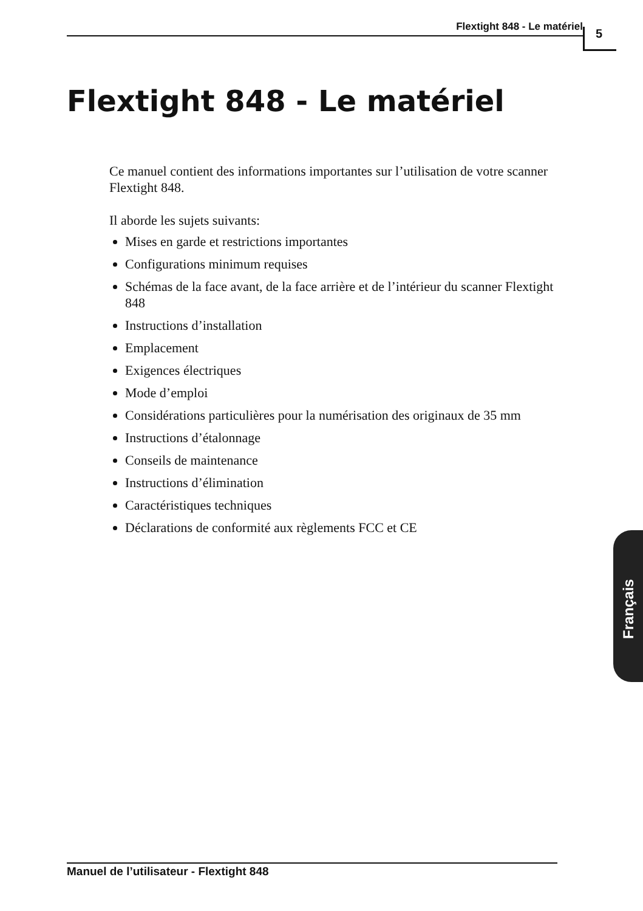Flextight 848 - Le matériel 5
Flextight 848 - Le matériel
Ce manuel contient des informations importantes sur l’utilisation de votre scanner Flextight 848.
Il aborde les sujets suivants:
Mises en garde et restrictions importantes
Configurations minimum requises
Schémas de la face avant, de la face arrière et de l’intérieur du scanner Flextight 848
Instructions d’installation
Emplacement
Exigences électriques
Mode d’emploi
Considérations particulières pour la numérisation des originaux de 35 mm
Instructions d’étalonnage
Conseils de maintenance
Instructions d’élimination
Caractéristiques techniques
Déclarations de conformité aux règlements FCC et CE
Français
Manuel de l’utilisateur - Flextight 848